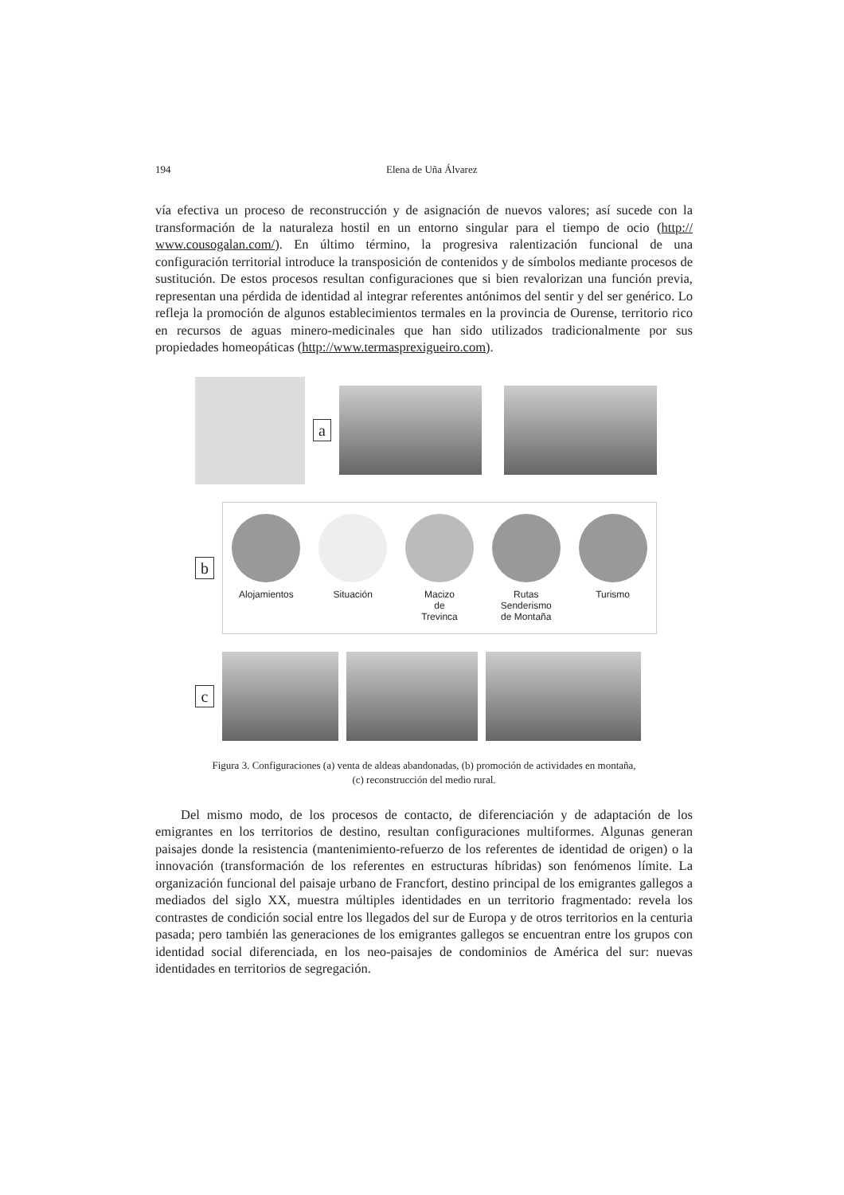194 Elena de Uña Álvarez
vía efectiva un proceso de reconstrucción y de asignación de nuevos valores; así sucede con la transformación de la naturaleza hostil en un entorno singular para el tiempo de ocio (http:// www.cousogalan.com/). En último término, la progresiva ralentización funcional de una configuración territorial introduce la transposición de contenidos y de símbolos mediante procesos de sustitución. De estos procesos resultan configuraciones que si bien revalorizan una función previa, representan una pérdida de identidad al integrar referentes antónimos del sentir y del ser genérico. Lo refleja la promoción de algunos establecimientos termales en la provincia de Ourense, territorio rico en recursos de aguas minero-medicinales que han sido utilizados tradicionalmente por sus propiedades homeopáticas (http://www.termasprexigueiro.com).
a
b
Alojamientos Situación Macizo
de
Trevinca
Rutas
Senderismo
de Montaña
Turismo
c
Figura 3. Configuraciones (a) venta de aldeas abandonadas, (b) promoción de actividades en montaña,
(c) reconstrucción del medio rural.
Del mismo modo, de los procesos de contacto, de diferenciación y de adaptación de los emigrantes en los territorios de destino, resultan configuraciones multiformes. Algunas generan paisajes donde la resistencia (mantenimiento-refuerzo de los referentes de identidad de origen) o la innovación (transformación de los referentes en estructuras híbridas) son fenómenos límite. La organización funcional del paisaje urbano de Francfort, destino principal de los emigrantes gallegos a mediados del siglo XX, muestra múltiples identidades en un territorio fragmentado: revela los contrastes de condición social entre los llegados del sur de Europa y de otros territorios en la centuria pasada; pero también las generaciones de los emigrantes gallegos se encuentran entre los grupos con identidad social diferenciada, en los neo-paisajes de condominios de América del sur: nuevas identidades en territorios de segregación.